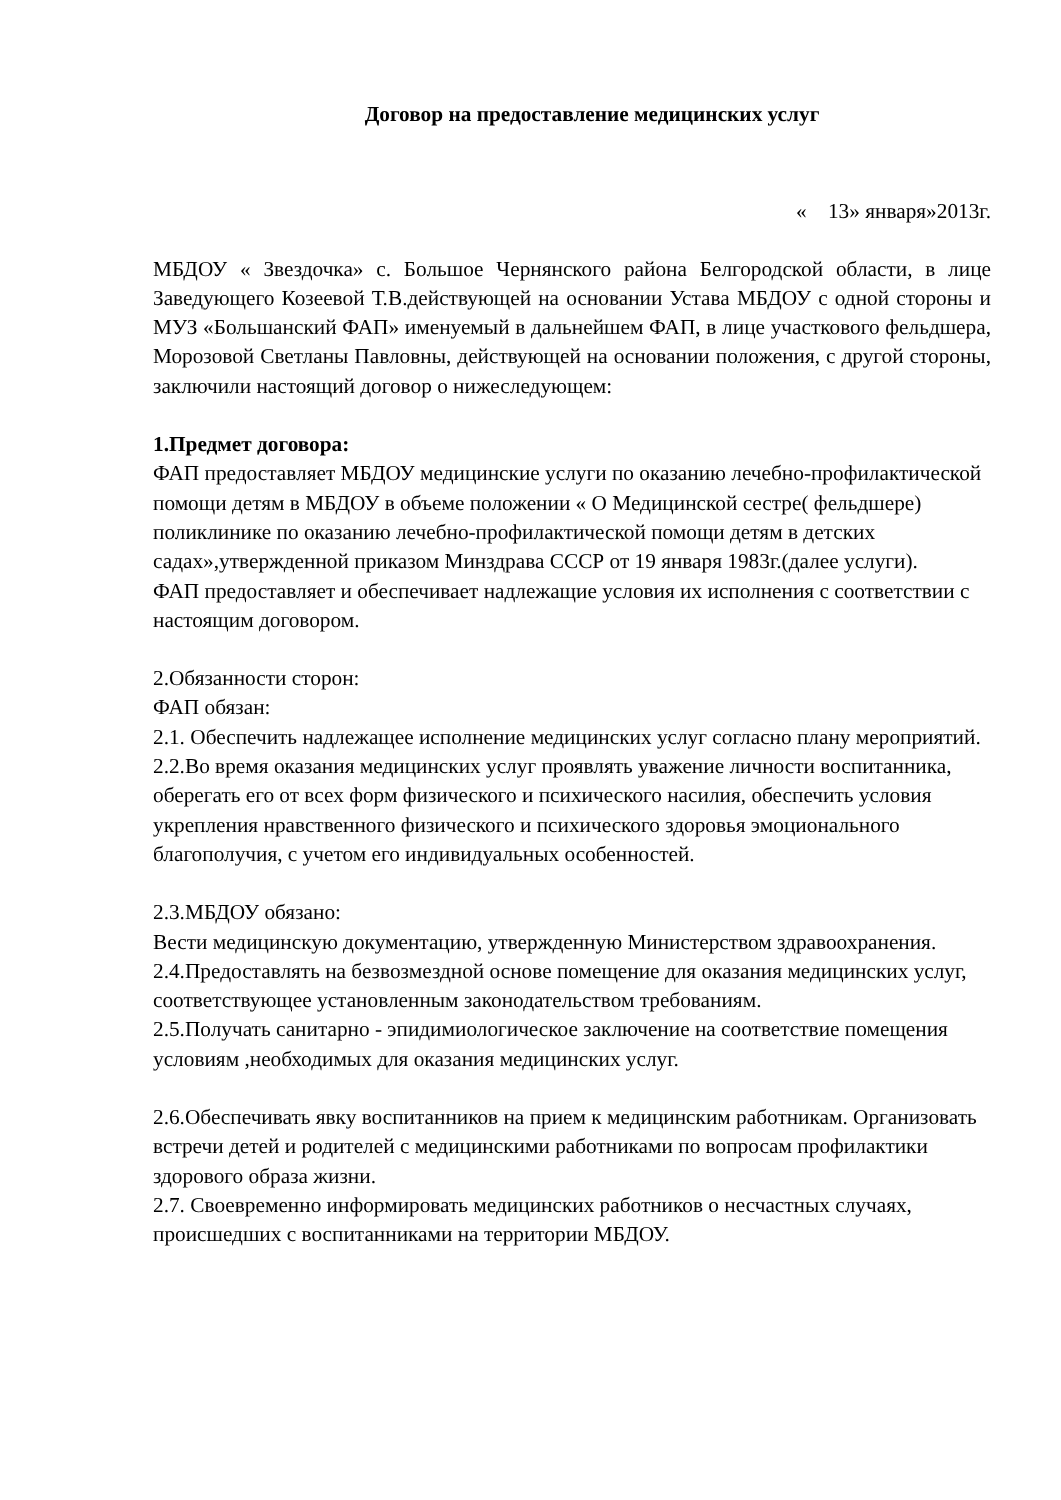Договор на предоставление медицинских услуг
« 13» января»2013г.
МБДОУ « Звездочка» с. Большое Чернянского района Белгородской области, в лице Заведующего Козеевой Т.В.действующей на основании Устава МБДОУ с одной стороны и МУЗ «Большанский ФАП» именуемый в дальнейшем ФАП, в лице участкового фельдшера, Морозовой Светланы Павловны, действующей на основании положения, с другой стороны, заключили настоящий договор о нижеследующем:
1.Предмет договора:
ФАП предоставляет МБДОУ медицинские услуги по оказанию лечебно-профилактической помощи детям в МБДОУ в объеме положении « О Медицинской сестре( фельдшере) поликлинике по оказанию лечебно-профилактической помощи детям в детских садах»,утвержденной приказом Минздрава СССР от 19 января 1983г.(далее услуги).
ФАП предоставляет и обеспечивает надлежащие условия их исполнения с соответствии с настоящим договором.
2.Обязанности сторон:
ФАП обязан:
2.1. Обеспечить надлежащее исполнение медицинских услуг согласно плану мероприятий.
2.2.Во время оказания медицинских услуг проявлять уважение личности воспитанника, оберегать его от всех форм физического и психического насилия, обеспечить условия укрепления нравственного физического и психического здоровья эмоционального благополучия, с учетом его индивидуальных особенностей.
2.3.МБДОУ обязано:
Вести медицинскую документацию, утвержденную Министерством здравоохранения.
2.4.Предоставлять на безвозмездной основе помещение для оказания медицинских услуг, соответствующее установленным законодательством требованиям.
2.5.Получать санитарно - эпидимиологическое заключение на соответствие помещения условиям ,необходимых для оказания медицинских услуг.
2.6.Обеспечивать явку воспитанников на прием к медицинским работникам. Организовать встречи детей и родителей с медицинскими работниками по вопросам профилактики здорового образа жизни.
2.7. Своевременно информировать медицинских работников о несчастных случаях, происшедших с воспитанниками на территории МБДОУ.